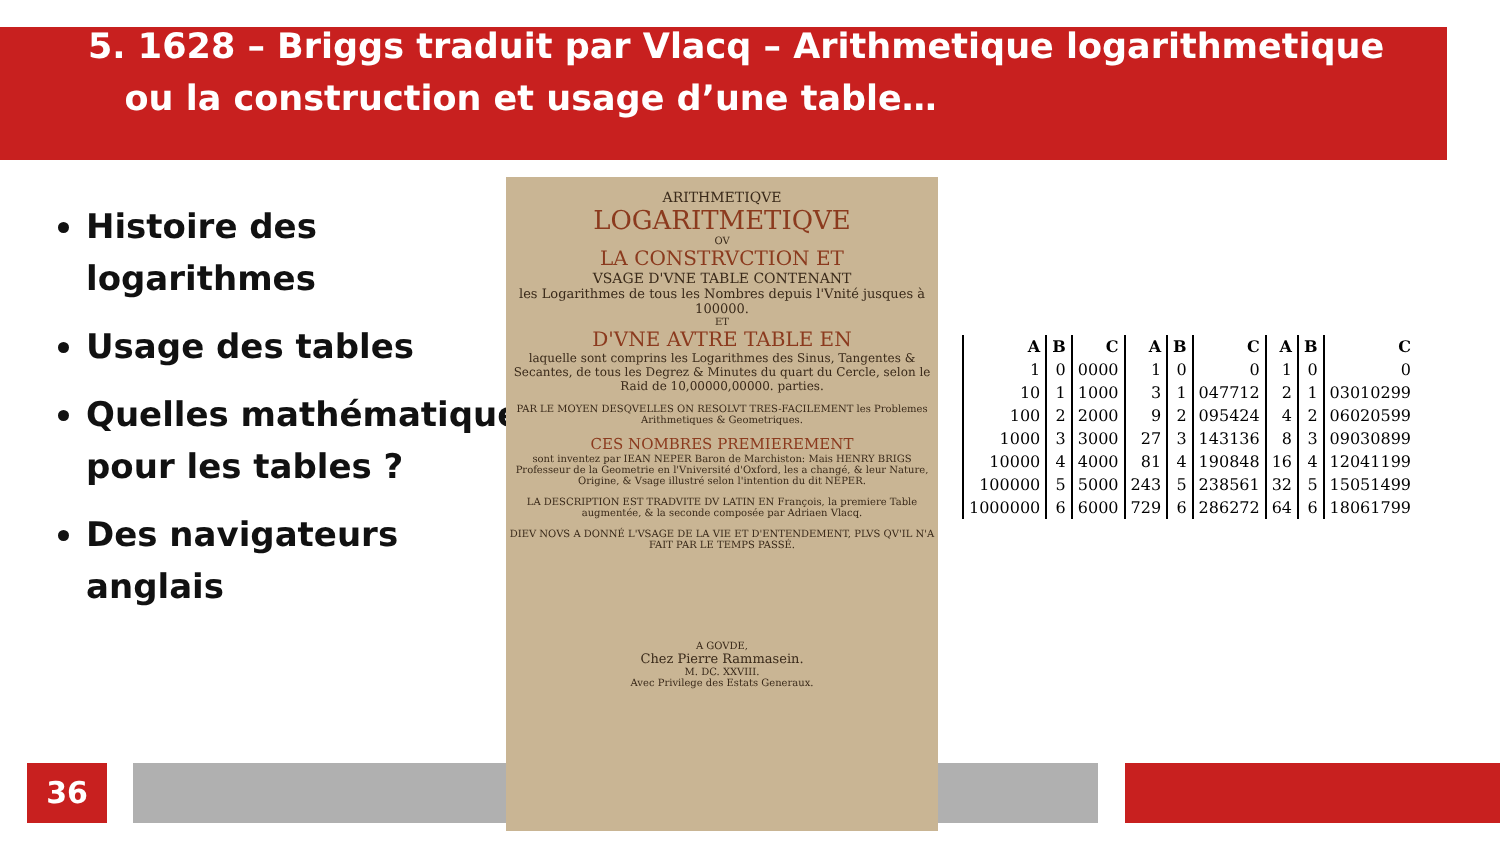5. 1628 – Briggs traduit par Vlacq – Arithmetique logarithmetique
ou la construction et usage d’une table…
Histoire des logarithmes
Usage des tables
Quelles mathématiques pour les tables ?
Des navigateurs anglais
ARITHMETIQVE
LOGARITMETIQVE
OV
LA CONSTRVCTION ET
VSAGE D'VNE TABLE CONTENANT
les Logarithmes de tous les Nombres depuis l'Vnité jusques à 100000.
ET
D'VNE AVTRE TABLE EN
laquelle sont comprins les Logarithmes des Sinus, Tangentes & Secantes, de tous les Degrez & Minutes du quart du Cercle, selon le Raid de 10,00000,00000. parties.
PAR LE MOYEN DESQVELLES ON RESOLVT TRES-FACILEMENT les Problemes Arithmetiques & Geometriques.
CES NOMBRES PREMIEREMENT
sont inventez par IEAN NEPER Baron de Marchiston: Mais HENRY BRIGS Professeur de la Geometrie en l'Vniversité d'Oxford, les a changé, & leur Nature, Origine, & Vsage illustré selon l'intention du dit NEPER.
LA DESCRIPTION EST TRADVITE DV LATIN EN François, la premiere Table augmentée, & la seconde composée par Adriaen Vlacq.
DIEV NOVS A DONNÉ L'VSAGE DE LA VIE ET D'ENTENDEMENT, PLVS QV'IL N'A FAIT PAR LE TEMPS PASSÉ.
A GOVDE,
Chez Pierre Rammasein.
M. DC. XXVIII.
Avec Privilege des Estats Generaux.
| A | B | C | A | B | C | A | B | C |
| --- | --- | --- | --- | --- | --- | --- | --- | --- |
| 1 | 0 | 0000 | 1 | 0 | 0 | 1 | 0 | 0 |
| 10 | 1 | 1000 | 3 | 1 | 047712 | 2 | 1 | 03010299 |
| 100 | 2 | 2000 | 9 | 2 | 095424 | 4 | 2 | 06020599 |
| 1000 | 3 | 3000 | 27 | 3 | 143136 | 8 | 3 | 09030899 |
| 10000 | 4 | 4000 | 81 | 4 | 190848 | 16 | 4 | 12041199 |
| 100000 | 5 | 5000 | 243 | 5 | 238561 | 32 | 5 | 15051499 |
| 1000000 | 6 | 6000 | 729 | 6 | 286272 | 64 | 6 | 18061799 |
36